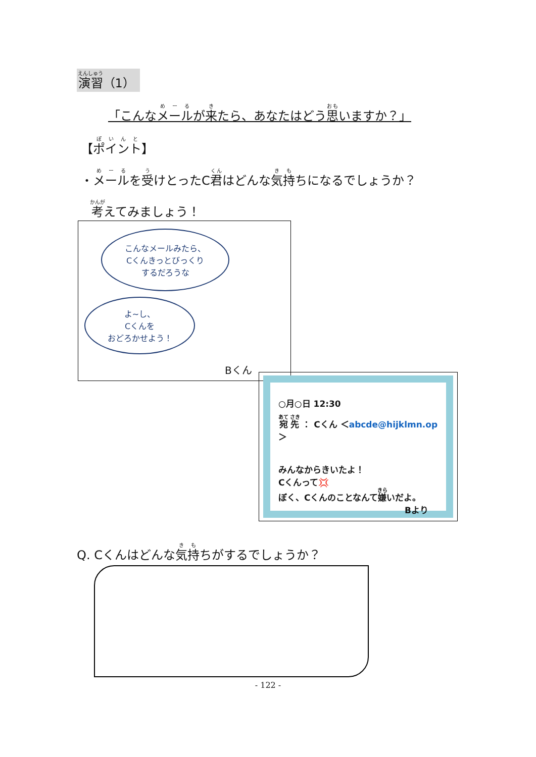演習（1）
「こんなメールが来たら、あなたはどう思いますか？」
【ポイント】
・メールを受けとったC君はどんな気持ちになるでしょうか？
考えてみましょう！
こんなメールみたら、
Cくんきっとびっくり
するだろうな
よ~し、
Cくんを
おどろかせよう！
Bくん
○月○日 12:30
宛 先 ： Cくん ＜abcde@hijklmn.op＞
みんなからきいたよ！
Cくんって💢
ぼく、Cくんのことなんて嫌いだよ。
Bより
Q. Cくんはどんな気持ちがするでしょうか？
- 122 -